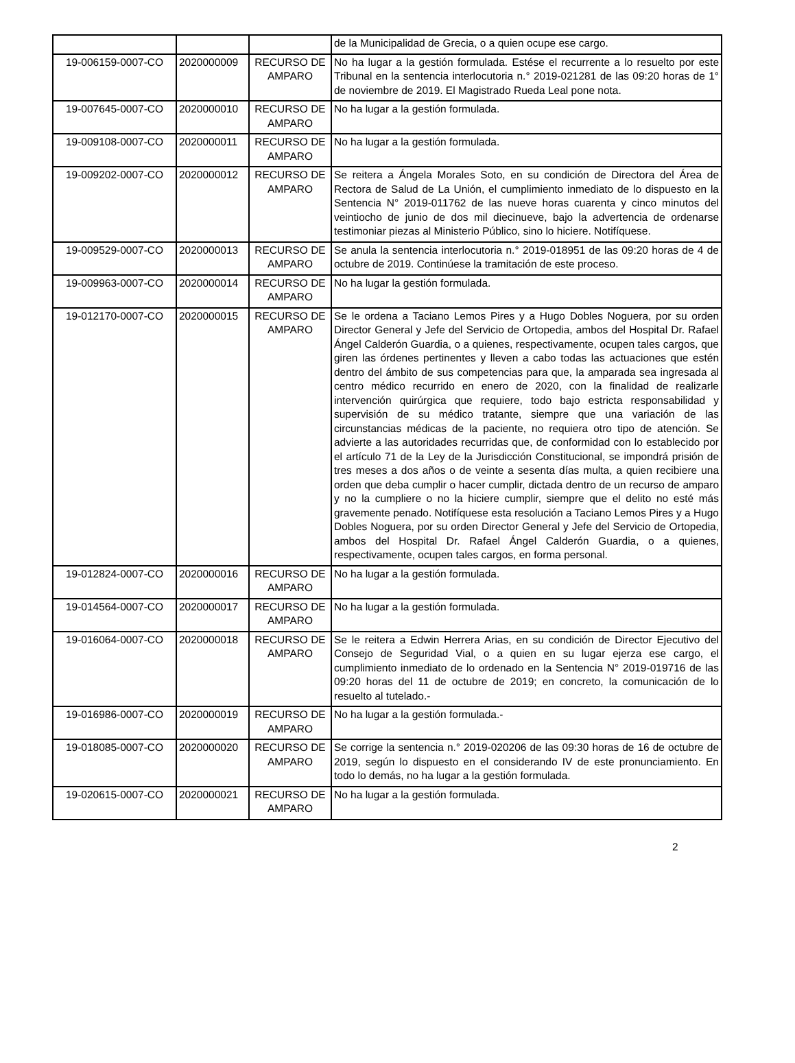| | | | de la Municipalidad de Grecia, o a quien ocupe ese cargo. |
| 19-006159-0007-CO | 2020000009 | RECURSO DE AMPARO | No ha lugar a la gestión formulada. Estése el recurrente a lo resuelto por este Tribunal en la sentencia interlocutoria n.° 2019-021281 de las 09:20 horas de 1° de noviembre de 2019. El Magistrado Rueda Leal pone nota. |
| 19-007645-0007-CO | 2020000010 | RECURSO DE AMPARO | No ha lugar a la gestión formulada. |
| 19-009108-0007-CO | 2020000011 | RECURSO DE AMPARO | No ha lugar a la gestión formulada. |
| 19-009202-0007-CO | 2020000012 | RECURSO DE AMPARO | Se reitera a Ángela Morales Soto, en su condición de Directora del Área de Rectora de Salud de La Unión, el cumplimiento inmediato de lo dispuesto en la Sentencia N° 2019-011762 de las nueve horas cuarenta y cinco minutos del veintiocho de junio de dos mil diecinueve, bajo la advertencia de ordenarse testimoniar piezas al Ministerio Público, sino lo hiciere. Notifíquese. |
| 19-009529-0007-CO | 2020000013 | RECURSO DE AMPARO | Se anula la sentencia interlocutoria n.° 2019-018951 de las 09:20 horas de 4 de octubre de 2019. Continúese la tramitación de este proceso. |
| 19-009963-0007-CO | 2020000014 | RECURSO DE AMPARO | No ha lugar la gestión formulada. |
| 19-012170-0007-CO | 2020000015 | RECURSO DE AMPARO | Se le ordena a Taciano Lemos Pires y a Hugo Dobles Noguera, por su orden Director General y Jefe del Servicio de Ortopedia, ambos del Hospital Dr. Rafael Ángel Calderón Guardia, o a quienes, respectivamente, ocupen tales cargos, que giren las órdenes pertinentes y lleven a cabo todas las actuaciones que estén dentro del ámbito de sus competencias para que, la amparada sea ingresada al centro médico recurrido en enero de 2020, con la finalidad de realizarle intervención quirúrgica que requiere, todo bajo estricta responsabilidad y supervisión de su médico tratante, siempre que una variación de las circunstancias médicas de la paciente, no requiera otro tipo de atención. Se advierte a las autoridades recurridas que, de conformidad con lo establecido por el artículo 71 de la Ley de la Jurisdicción Constitucional, se impondrá prisión de tres meses a dos años o de veinte a sesenta días multa, a quien recibiere una orden que deba cumplir o hacer cumplir, dictada dentro de un recurso de amparo y no la cumpliere o no la hiciere cumplir, siempre que el delito no esté más gravemente penado. Notifíquese esta resolución a Taciano Lemos Pires y a Hugo Dobles Noguera, por su orden Director General y Jefe del Servicio de Ortopedia, ambos del Hospital Dr. Rafael Ángel Calderón Guardia, o a quienes, respectivamente, ocupen tales cargos, en forma personal. |
| 19-012824-0007-CO | 2020000016 | RECURSO DE AMPARO | No ha lugar a la gestión formulada. |
| 19-014564-0007-CO | 2020000017 | RECURSO DE AMPARO | No ha lugar a la gestión formulada. |
| 19-016064-0007-CO | 2020000018 | RECURSO DE AMPARO | Se le reitera a Edwin Herrera Arias, en su condición de Director Ejecutivo del Consejo de Seguridad Vial, o a quien en su lugar ejerza ese cargo, el cumplimiento inmediato de lo ordenado en la Sentencia N° 2019-019716 de las 09:20 horas del 11 de octubre de 2019; en concreto, la comunicación de lo resuelto al tutelado.- |
| 19-016986-0007-CO | 2020000019 | RECURSO DE AMPARO | No ha lugar a la gestión formulada.- |
| 19-018085-0007-CO | 2020000020 | RECURSO DE AMPARO | Se corrige la sentencia n.° 2019-020206 de las 09:30 horas de 16 de octubre de 2019, según lo dispuesto en el considerando IV de este pronunciamiento. En todo lo demás, no ha lugar a la gestión formulada. |
| 19-020615-0007-CO | 2020000021 | RECURSO DE AMPARO | No ha lugar a la gestión formulada. |
2